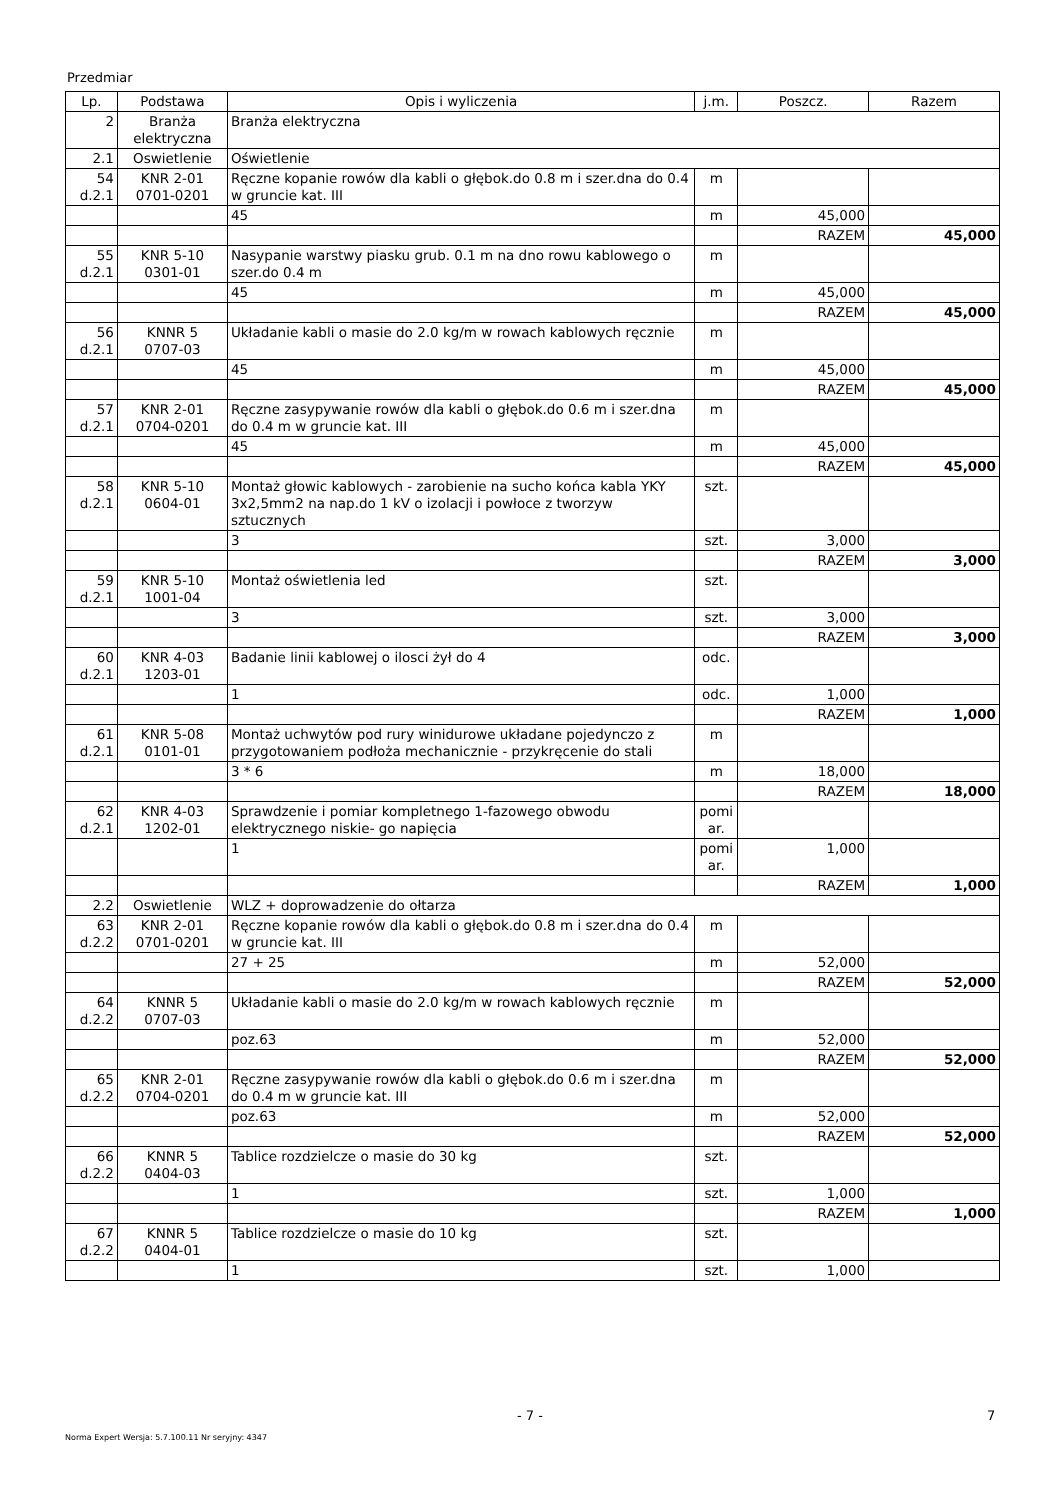Przedmiar
| Lp. | Podstawa | Opis i wyliczenia | j.m. | Poszcz. | Razem |
| --- | --- | --- | --- | --- | --- |
| 2 | Branża elektryczna | Branża elektryczna | | | |
| 2.1 | Oswietlenie | Oświetlenie | | | |
| 54 d.2.1 | KNR 2-01 0701-0201 | Ręczne kopanie rowów dla kabli o głębok.do 0.8 m i szer.dna do 0.4 w gruncie kat. III | m | | |
| | | 45 | m | 45,000 | |
| | | | | RAZEM | 45,000 |
| 55 d.2.1 | KNR 5-10 0301-01 | Nasypanie warstwy piasku grub. 0.1 m na dno rowu kablowego o szer.do 0.4 m | m | | |
| | | 45 | m | 45,000 | |
| | | | | RAZEM | 45,000 |
| 56 d.2.1 | KNNR 5 0707-03 | Układanie kabli o masie do 2.0 kg/m w rowach kablowych ręcznie | m | | |
| | | 45 | m | 45,000 | |
| | | | | RAZEM | 45,000 |
| 57 d.2.1 | KNR 2-01 0704-0201 | Ręczne zasypywanie rowów dla kabli o głębok.do 0.6 m i szer.dna do 0.4 m w gruncie kat. III | m | | |
| | | 45 | m | 45,000 | |
| | | | | RAZEM | 45,000 |
| 58 d.2.1 | KNR 5-10 0604-01 | Montaż głowic kablowych - zarobienie na sucho końca kabla YKY 3x2,5mm2 na nap.do 1 kV o izolacji i powłoce z tworzyw sztucznych | szt. | | |
| | | 3 | szt. | 3,000 | |
| | | | | RAZEM | 3,000 |
| 59 d.2.1 | KNR 5-10 1001-04 | Montaż oświetlenia led | szt. | | |
| | | 3 | szt. | 3,000 | |
| | | | | RAZEM | 3,000 |
| 60 d.2.1 | KNR 4-03 1203-01 | Badanie linii kablowej o ilosci żył do 4 | odc. | | |
| | | 1 | odc. | 1,000 | |
| | | | | RAZEM | 1,000 |
| 61 d.2.1 | KNR 5-08 0101-01 | Montaż uchwytów pod rury winidurowe układane pojedynczo z przygotowaniem podłoża mechanicznie - przykręcenie do stali | m | | |
| | | 3 * 6 | m | 18,000 | |
| | | | | RAZEM | 18,000 |
| 62 d.2.1 | KNR 4-03 1202-01 | Sprawdzenie i pomiar kompletnego 1-fazowego obwodu elektrycznego niskie- go napięcia | pomi ar. | | |
| | | 1 | pomi ar. | 1,000 | |
| | | | | RAZEM | 1,000 |
| 2.2 | Oswietlenie | WLZ + doprowadzenie do ołtarza | | | |
| 63 d.2.2 | KNR 2-01 0701-0201 | Ręczne kopanie rowów dla kabli o głębok.do 0.8 m i szer.dna do 0.4 w gruncie kat. III | m | | |
| | | 27 + 25 | m | 52,000 | |
| | | | | RAZEM | 52,000 |
| 64 d.2.2 | KNNR 5 0707-03 | Układanie kabli o masie do 2.0 kg/m w rowach kablowych ręcznie | m | | |
| | | poz.63 | m | 52,000 | |
| | | | | RAZEM | 52,000 |
| 65 d.2.2 | KNR 2-01 0704-0201 | Ręczne zasypywanie rowów dla kabli o głębok.do 0.6 m i szer.dna do 0.4 m w gruncie kat. III | m | | |
| | | poz.63 | m | 52,000 | |
| | | | | RAZEM | 52,000 |
| 66 d.2.2 | KNNR 5 0404-03 | Tablice rozdzielcze o masie do 30 kg | szt. | | |
| | | 1 | szt. | 1,000 | |
| | | | | RAZEM | 1,000 |
| 67 d.2.2 | KNNR 5 0404-01 | Tablice rozdzielcze o masie do 10 kg | szt. | | |
| | | 1 | szt. | 1,000 | |
- 7 - 7
Norma Expert Wersja: 5.7.100.11 Nr seryjny: 4347